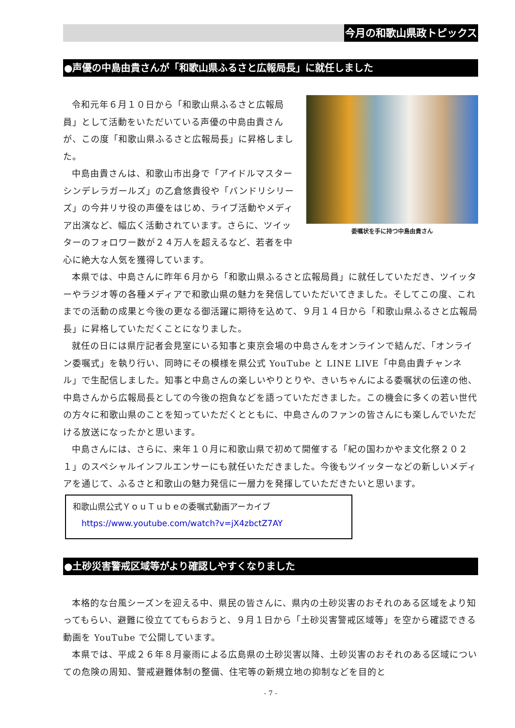今月の和歌山県政トピックス
●声優の中島由貴さんが「和歌山県ふるさと広報局長」に就任しました
委嘱状を手に持つ中島由貴さん
令和元年６月１０日から「和歌山県ふるさと広報局員」として活動をいただいている声優の中島由貴さんが、この度「和歌山県ふるさと広報局長」に昇格しました。
中島由貴さんは、和歌山市出身で「アイドルマスターシンデレラガールズ」の乙倉悠貴役や「バンドリシリーズ」の今井リサ役の声優をはじめ、ライブ活動やメディア出演など、幅広く活動されています。さらに、ツイッターのフォロワー数が２４万人を超えるなど、若者を中心に絶大な人気を獲得しています。
本県では、中島さんに昨年６月から「和歌山県ふるさと広報局員」に就任していただき、ツイッターやラジオ等の各種メディアで和歌山県の魅力を発信していただいてきました。そしてこの度、これまでの活動の成果と今後の更なる御活躍に期待を込めて、９月１４日から「和歌山県ふるさと広報局長」に昇格していただくことになりました。
就任の日には県庁記者会見室にいる知事と東京会場の中島さんをオンラインで結んだ、「オンライン委嘱式」を執り行い、同時にその模様を県公式 YouTube と LINE LIVE「中島由貴チャンネル」で生配信しました。知事と中島さんの楽しいやりとりや、きいちゃんによる委嘱状の伝達の他、中島さんから広報局長としての今後の抱負などを語っていただきました。この機会に多くの若い世代の方々に和歌山県のことを知っていただくとともに、中島さんのファンの皆さんにも楽しんでいただける放送になったかと思います。
中島さんには、さらに、来年１０月に和歌山県で初めて開催する「紀の国わかやま文化祭２０２１」のスペシャルインフルエンサーにも就任いただきました。今後もツイッターなどの新しいメディアを通じて、ふるさと和歌山の魅力発信に一層力を発揮していただきたいと思います。
和歌山県公式ＹｏｕＴｕｂｅの委嘱式動画アーカイブ
https://www.youtube.com/watch?v=jX4zbctZ7AY
●土砂災害警戒区域等がより確認しやすくなりました
本格的な台風シーズンを迎える中、県民の皆さんに、県内の土砂災害のおそれのある区域をより知ってもらい、避難に役立ててもらおうと、９月１日から「土砂災害警戒区域等」を空から確認できる動画を YouTube で公開しています。
本県では、平成２６年８月豪雨による広島県の土砂災害以降、土砂災害のおそれのある区域についての危険の周知、警戒避難体制の整備、住宅等の新規立地の抑制などを目的と
- 7 -